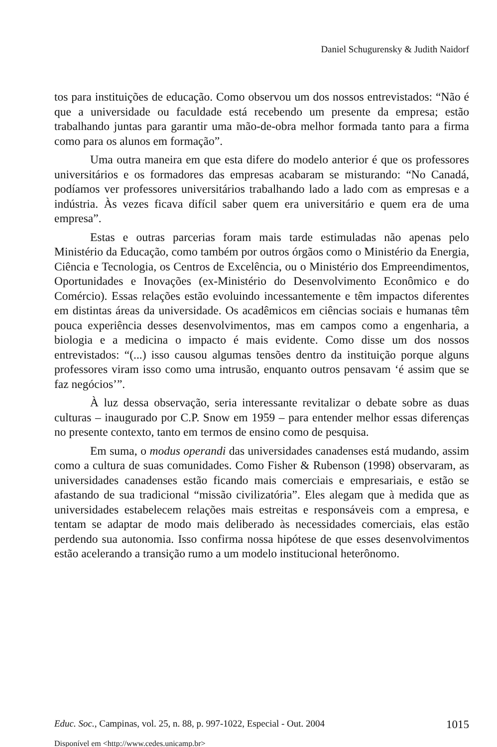Daniel Schugurensky & Judith Naidorf
tos para instituições de educação. Como observou um dos nossos entrevistados: “Não é que a universidade ou faculdade está recebendo um presente da empresa; estão trabalhando juntas para garantir uma mão-de-obra melhor formada tanto para a firma como para os alunos em formação”.
Uma outra maneira em que esta difere do modelo anterior é que os professores universitários e os formadores das empresas acabaram se misturando: “No Canadá, podíamos ver professores universitários trabalhando lado a lado com as empresas e a indústria. Às vezes ficava difícil saber quem era universitário e quem era de uma empresa”.
Estas e outras parcerias foram mais tarde estimuladas não apenas pelo Ministério da Educação, como também por outros órgãos como o Ministério da Energia, Ciência e Tecnologia, os Centros de Excelência, ou o Ministério dos Empreendimentos, Oportunidades e Inovações (ex-Ministério do Desenvolvimento Econômico e do Comércio). Essas relações estão evoluindo incessantemente e têm impactos diferentes em distintas áreas da universidade. Os acadêmicos em ciências sociais e humanas têm pouca experiência desses desenvolvimentos, mas em campos como a engenharia, a biologia e a medicina o impacto é mais evidente. Como disse um dos nossos entrevistados: “(...) isso causou algumas tensões dentro da instituição porque alguns professores viram isso como uma intrusão, enquanto outros pensavam ‘é assim que se faz negócios’”.
À luz dessa observação, seria interessante revitalizar o debate sobre as duas culturas – inaugurado por C.P. Snow em 1959 – para entender melhor essas diferenças no presente contexto, tanto em termos de ensino como de pesquisa.
Em suma, o modus operandi das universidades canadenses está mudando, assim como a cultura de suas comunidades. Como Fisher & Rubenson (1998) observaram, as universidades canadenses estão ficando mais comerciais e empresariais, e estão se afastando de sua tradicional “missão civilizatória”. Eles alegam que à medida que as universidades estabelecem relações mais estreitas e responsáveis com a empresa, e tentam se adaptar de modo mais deliberado às necessidades comerciais, elas estão perdendo sua autonomia. Isso confirma nossa hipótese de que esses desenvolvimentos estão acelerando a transição rumo a um modelo institucional heterônomo.
Educ. Soc., Campinas, vol. 25, n. 88, p. 997-1022, Especial - Out. 2004 1015
Disponível em <http://www.cedes.unicamp.br>